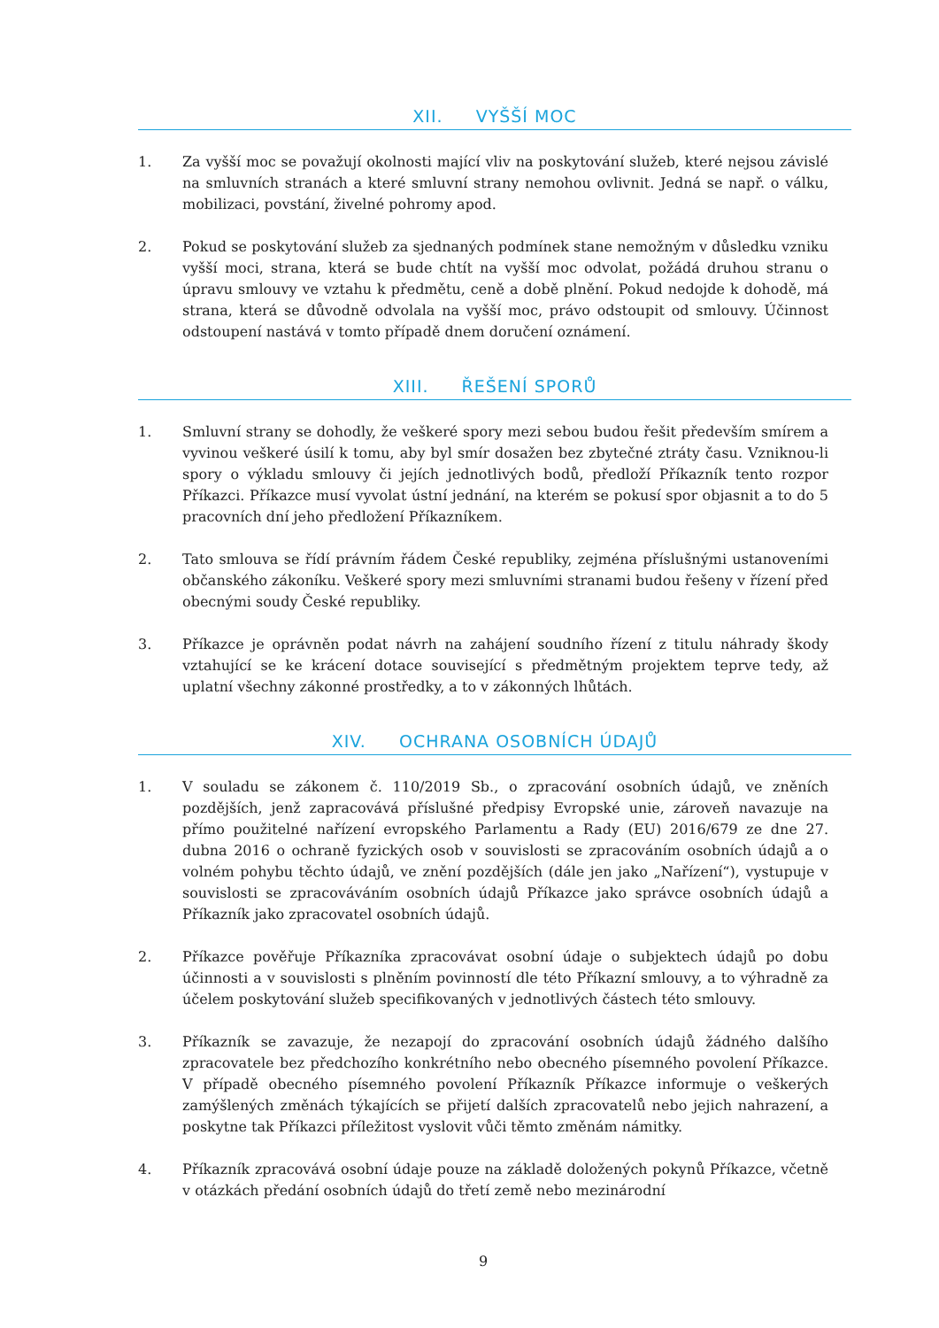XII. VYŠŠÍ MOC
1. Za vyšší moc se považují okolnosti mající vliv na poskytování služeb, které nejsou závislé na smluvních stranách a které smluvní strany nemohou ovlivnit. Jedná se např. o válku, mobilizaci, povstání, živelné pohromy apod.
2. Pokud se poskytování služeb za sjednaných podmínek stane nemožným v důsledku vzniku vyšší moci, strana, která se bude chtít na vyšší moc odvolat, požádá druhou stranu o úpravu smlouvy ve vztahu k předmětu, ceně a době plnění. Pokud nedojde k dohodě, má strana, která se důvodně odvolala na vyšší moc, právo odstoupit od smlouvy. Účinnost odstoupení nastává v tomto případě dnem doručení oznámení.
XIII. ŘEŠENÍ SPORŮ
1. Smluvní strany se dohodly, že veškeré spory mezi sebou budou řešit především smírem a vyvinou veškeré úsilí k tomu, aby byl smír dosažen bez zbytečné ztráty času. Vzniknou-li spory o výkladu smlouvy či jejích jednotlivých bodů, předloží Příkazník tento rozpor Příkazci. Příkazce musí vyvolat ústní jednání, na kterém se pokusí spor objasnit a to do 5 pracovních dní jeho předložení Příkazníkem.
2. Tato smlouva se řídí právním řádem České republiky, zejména příslušnými ustanoveními občanského zákoníku. Veškeré spory mezi smluvními stranami budou řešeny v řízení před obecnými soudy České republiky.
3. Příkazce je oprávněn podat návrh na zahájení soudního řízení z titulu náhrady škody vztahující se ke krácení dotace související s předmětným projektem teprve tedy, až uplatní všechny zákonné prostředky, a to v zákonných lhůtách.
XIV. OCHRANA OSOBNÍCH ÚDAJŮ
1. V souladu se zákonem č. 110/2019 Sb., o zpracování osobních údajů, ve zněních pozdějších, jenž zapracovává příslušné předpisy Evropské unie, zároveň navazuje na přímo použitelné nařízení evropského Parlamentu a Rady (EU) 2016/679 ze dne 27. dubna 2016 o ochraně fyzických osob v souvislosti se zpracováním osobních údajů a o volném pohybu těchto údajů, ve znění pozdějších (dále jen jako „Nařízení“), vystupuje v souvislosti se zpracováváním osobních údajů Příkazce jako správce osobních údajů a Příkazník jako zpracovatel osobních údajů.
2. Příkazce pověřuje Příkazníka zpracovávat osobní údaje o subjektech údajů po dobu účinnosti a v souvislosti s plněním povinností dle této Příkazní smlouvy, a to výhradně za účelem poskytování služeb specifikovaných v jednotlivých částech této smlouvy.
3. Příkazník se zavazuje, že nezapojí do zpracování osobních údajů žádného dalšího zpracovatele bez předchozího konkrétního nebo obecného písemného povolení Příkazce. V případě obecného písemného povolení Příkazník Příkazce informuje o veškerých zamýšlených změnách týkajících se přijetí dalších zpracovatelů nebo jejich nahrazení, a poskytne tak Příkazci příležitost vyslovit vůči těmto změnám námitky.
4. Příkazník zpracovává osobní údaje pouze na základě doložených pokynů Příkazce, včetně v otázkách předání osobních údajů do třetí země nebo mezinárodní
9